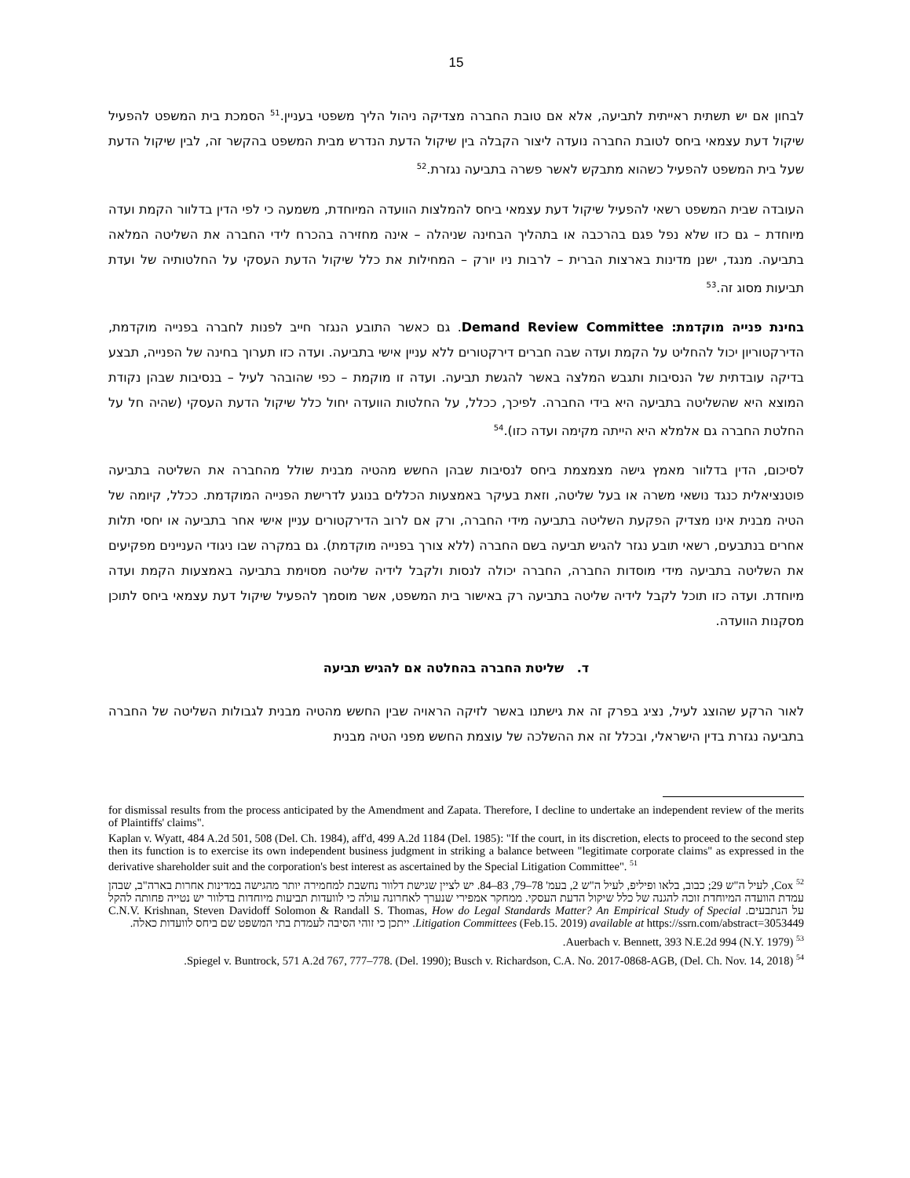15
לבחון אם יש תשתית ראייתית לתביעה, אלא אם טובת החברה מצדיקה ניהול הליך משפטי בעניין.<sup>51</sup> הסמכת בית המשפט להפעיל שיקול דעת עצמאי ביחס לטובת החברה נועדה ליצור הקבלה בין שיקול הדעת הנדרש מבית המשפט בהקשר זה, לבין שיקול הדעת שעל בית המשפט להפעיל כשהוא מתבקש לאשר פשרה בתביעה נגזרת.<sup>52</sup>
העובדה שבית המשפט רשאי להפעיל שיקול דעת עצמאי ביחס להמלצות הוועדה המיוחדת, משמעה כי לפי הדין בדלוור הקמת ועדה מיוחדת – גם כזו שלא נפל פגם בהרכבה או בתהליך הבחינה שניהלה – אינה מחזירה בהכרח לידי החברה את השליטה המלאה בתביעה. מנגד, ישנן מדינות בארצות הברית – לרבות ניו יורק – המחילות את כלל שיקול הדעת העסקי על החלטותיה של ועדת תביעות מסוג זה.<sup>53</sup>
בחינת פנייה מוקדמת: Demand Review Committee. גם כאשר התובע הנגזר חייב לפנות לחברה בפנייה מוקדמת, הדירקטוריון יכול להחליט על הקמת ועדה שבה חברים דירקטורים ללא עניין אישי בתביעה. ועדה כזו תערוך בחינה של הפנייה, תבצע בדיקה עובדתית של הנסיבות ותגבש המלצה באשר להגשת תביעה. ועדה זו מוקמת – כפי שהובהר לעיל – בנסיבות שבהן נקודת המוצא היא שהשליטה בתביעה היא בידי החברה. לפיכך, ככלל, על החלטות הוועדה יחול כלל שיקול הדעת העסקי (שהיה חל על החלטת החברה גם אלמלא היא הייתה מקימה ועדה כזו).<sup>54</sup>
לסיכום, הדין בדלוור מאמץ גישה מצמצמת ביחס לנסיבות שבהן החשש מהטיה מבנית שולל מהחברה את השליטה בתביעה פוטנציאלית כנגד נושאי משרה או בעל שליטה, וזאת בעיקר באמצעות הכללים בנוגע לדרישת הפנייה המוקדמת. ככלל, קיומה של הטיה מבנית אינו מצדיק הפקעת השליטה בתביעה מידי החברה, ורק אם לרוב הדירקטורים עניין אישי אחר בתביעה או יחסי תלות אחרים בנתבעים, רשאי תובע נגזר להגיש תביעה בשם החברה (ללא צורך בפנייה מוקדמת). גם במקרה שבו ניגודי העניינים מפקיעים את השליטה בתביעה מידי מוסדות החברה, החברה יכולה לנסות ולקבל לידיה שליטה מסוימת בתביעה באמצעות הקמת ועדה מיוחדת. ועדה כזו תוכל לקבל לידיה שליטה בתביעה רק באישור בית המשפט, אשר מוסמך להפעיל שיקול דעת עצמאי ביחס לתוכן מסקנות הוועדה.
ד. שליטת החברה בהחלטה אם להגיש תביעה
לאור הרקע שהוצג לעיל, נציג בפרק זה את גישתנו באשר לזיקה הראויה שבין החשש מהטיה מבנית לגבולות השליטה של החברה בתביעה נגזרת בדין הישראלי, ובכלל זה את ההשלכה של עוצמת החשש מפני הטיה מבנית
for dismissal results from the process anticipated by the Amendment and Zapata. Therefore, I decline to undertake an independent review of the merits of Plaintiffs' claims".
Kaplan v. Wyatt, 484 A.2d 501, 508 (Del. Ch. 1984), aff'd, 499 A.2d 1184 (Del. 1985): "If the court, in its discretion, elects to proceed to the second step then its function is to exercise its own independent business judgment in striking a balance between "legitimate corporate claims" as expressed in the derivative shareholder suit and the corporation's best interest as ascertained by the Special Litigation Committee". <sup>51</sup>
<sup>52</sup> Cox, לעיל ה"ש 29; כבוב, בלאו ופיליפ, לעיל ה"ש 2, בעמ' 78–79, 83–84. יש לציין שגישת דלוור נחשבת למחמירה יותר מהגישה במדינות אחרות בארה"ב, שבהן עמדת הוועדה המיוחדת זוכה להגנה של כלל שיקול הדעת העסקי. ממחקר אמפירי שנערך לאחרונה עולה כי לוועדות תביעות מיוחדות בדלוור יש נטייה פחותה להקל על הנתבעים. C.N.V. Krishnan, Steven Davidoff Solomon & Randall S. Thomas, How do Legal Standards Matter? An Empirical Study of Special Litigation Committees (Feb.15. 2019) available at https://ssrn.com/abstract=3053449. ייתכן כי זוהי הסיבה לעמדת בתי המשפט שם ביחס לוועדות כאלה.
<sup>53</sup> Auerbach v. Bennett, 393 N.E.2d 994 (N.Y. 1979).
<sup>54</sup> Spiegel v. Buntrock, 571 A.2d 767, 777–778. (Del. 1990); Busch v. Richardson, C.A. No. 2017-0868-AGB, (Del. Ch. Nov. 14, 2018).